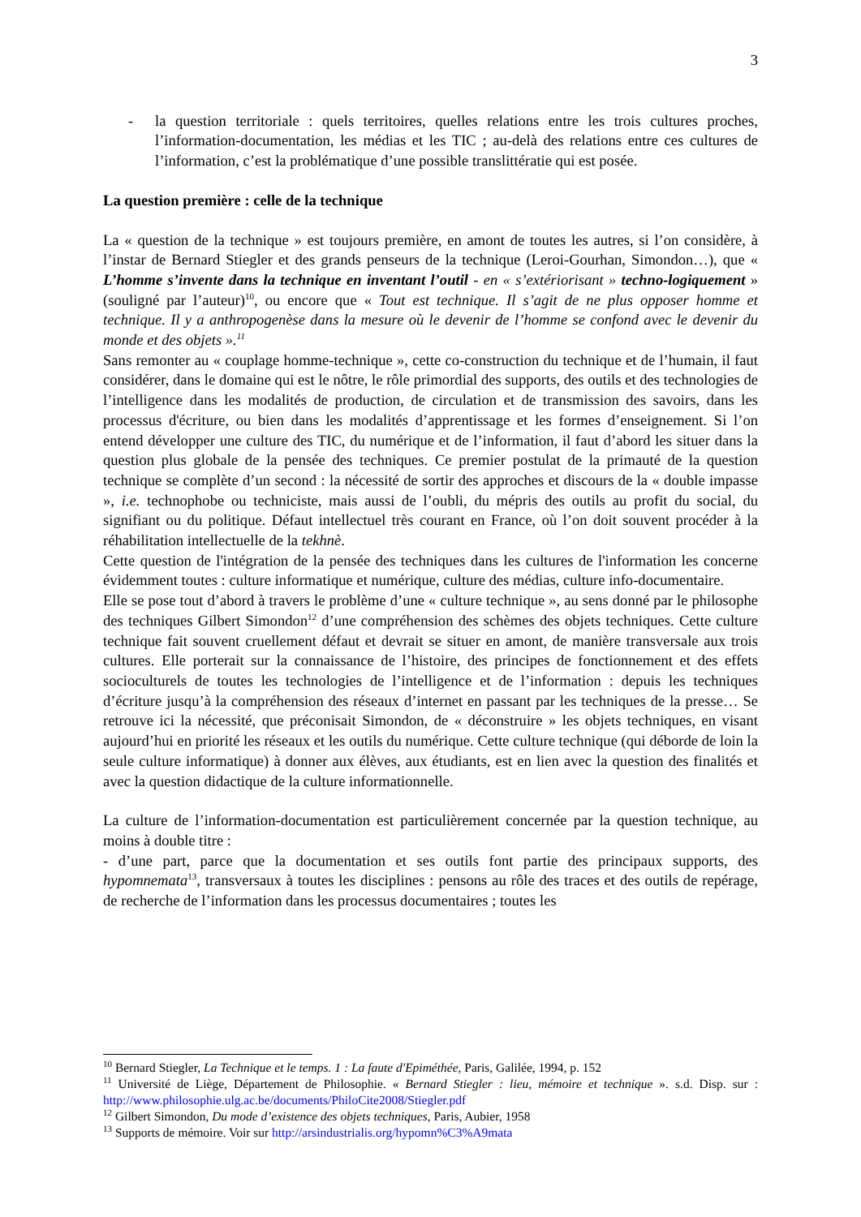3
- la question territoriale : quels territoires, quelles relations entre les trois cultures proches, l’information-documentation, les médias et les TIC ; au-delà des relations entre ces cultures de l’information, c’est la problématique d’une possible translittératie qui est posée.
La question première : celle de la technique
La « question de la technique » est toujours première, en amont de toutes les autres, si l’on considère, à l’instar de Bernard Stiegler et des grands penseurs de la technique (Leroi-Gourhan, Simondon…), que « L’homme s’invente dans la technique en inventant l’outil - en « s’extériorisant » techno-logiquement » (souligné par l’auteur)<sup>10</sup>, ou encore que « Tout est technique. Il s’agit de ne plus opposer homme et technique. Il y a anthropogenèse dans la mesure où le devenir de l’homme se confond avec le devenir du monde et des objets ».<sup>11</sup>
Sans remonter au « couplage homme-technique », cette co-construction du technique et de l’humain, il faut considérer, dans le domaine qui est le nôtre, le rôle primordial des supports, des outils et des technologies de l’intelligence dans les modalités de production, de circulation et de transmission des savoirs, dans les processus d'écriture, ou bien dans les modalités d’apprentissage et les formes d’enseignement. Si l’on entend développer une culture des TIC, du numérique et de l’information, il faut d’abord les situer dans la question plus globale de la pensée des techniques. Ce premier postulat de la primauté de la question technique se complète d’un second : la nécessité de sortir des approches et discours de la « double impasse », i.e. technophobe ou techniciste, mais aussi de l’oubli, du mépris des outils au profit du social, du signifiant ou du politique. Défaut intellectuel très courant en France, où l’on doit souvent procéder à la réhabilitation intellectuelle de la tekhnè.
Cette question de l'intégration de la pensée des techniques dans les cultures de l'information les concerne évidemment toutes : culture informatique et numérique, culture des médias, culture info-documentaire.
Elle se pose tout d’abord à travers le problème d’une « culture technique », au sens donné par le philosophe des techniques Gilbert Simondon<sup>12</sup> d’une compréhension des schèmes des objets techniques. Cette culture technique fait souvent cruellement défaut et devrait se situer en amont, de manière transversale aux trois cultures. Elle porterait sur la connaissance de l’histoire, des principes de fonctionnement et des effets socioculturels de toutes les technologies de l’intelligence et de l’information : depuis les techniques d’écriture jusqu’à la compréhension des réseaux d’internet en passant par les techniques de la presse… Se retrouve ici la nécessité, que préconisait Simondon, de « déconstruire » les objets techniques, en visant aujourd’hui en priorité les réseaux et les outils du numérique. Cette culture technique (qui déborde de loin la seule culture informatique) à donner aux élèves, aux étudiants, est en lien avec la question des finalités et avec la question didactique de la culture informationnelle.
La culture de l’information-documentation est particulièrement concernée par la question technique, au moins à double titre :
- d’une part, parce que la documentation et ses outils font partie des principaux supports, des hypomnemata<sup>13</sup>, transversaux à toutes les disciplines : pensons au rôle des traces et des outils de repérage, de recherche de l’information dans les processus documentaires ; toutes les
<sup>10</sup> Bernard Stiegler, La Technique et le temps. 1 : La faute d'Epiméthée, Paris, Galilée, 1994, p. 152
<sup>11</sup> Université de Liège, Département de Philosophie. « Bernard Stiegler : lieu, mémoire et technique ». s.d. Disp. sur : http://www.philosophie.ulg.ac.be/documents/PhiloCite2008/Stiegler.pdf
<sup>12</sup> Gilbert Simondon, Du mode d’existence des objets techniques, Paris, Aubier, 1958
<sup>13</sup> Supports de mémoire. Voir sur http://arsindustrialis.org/hypomn%C3%A9mata